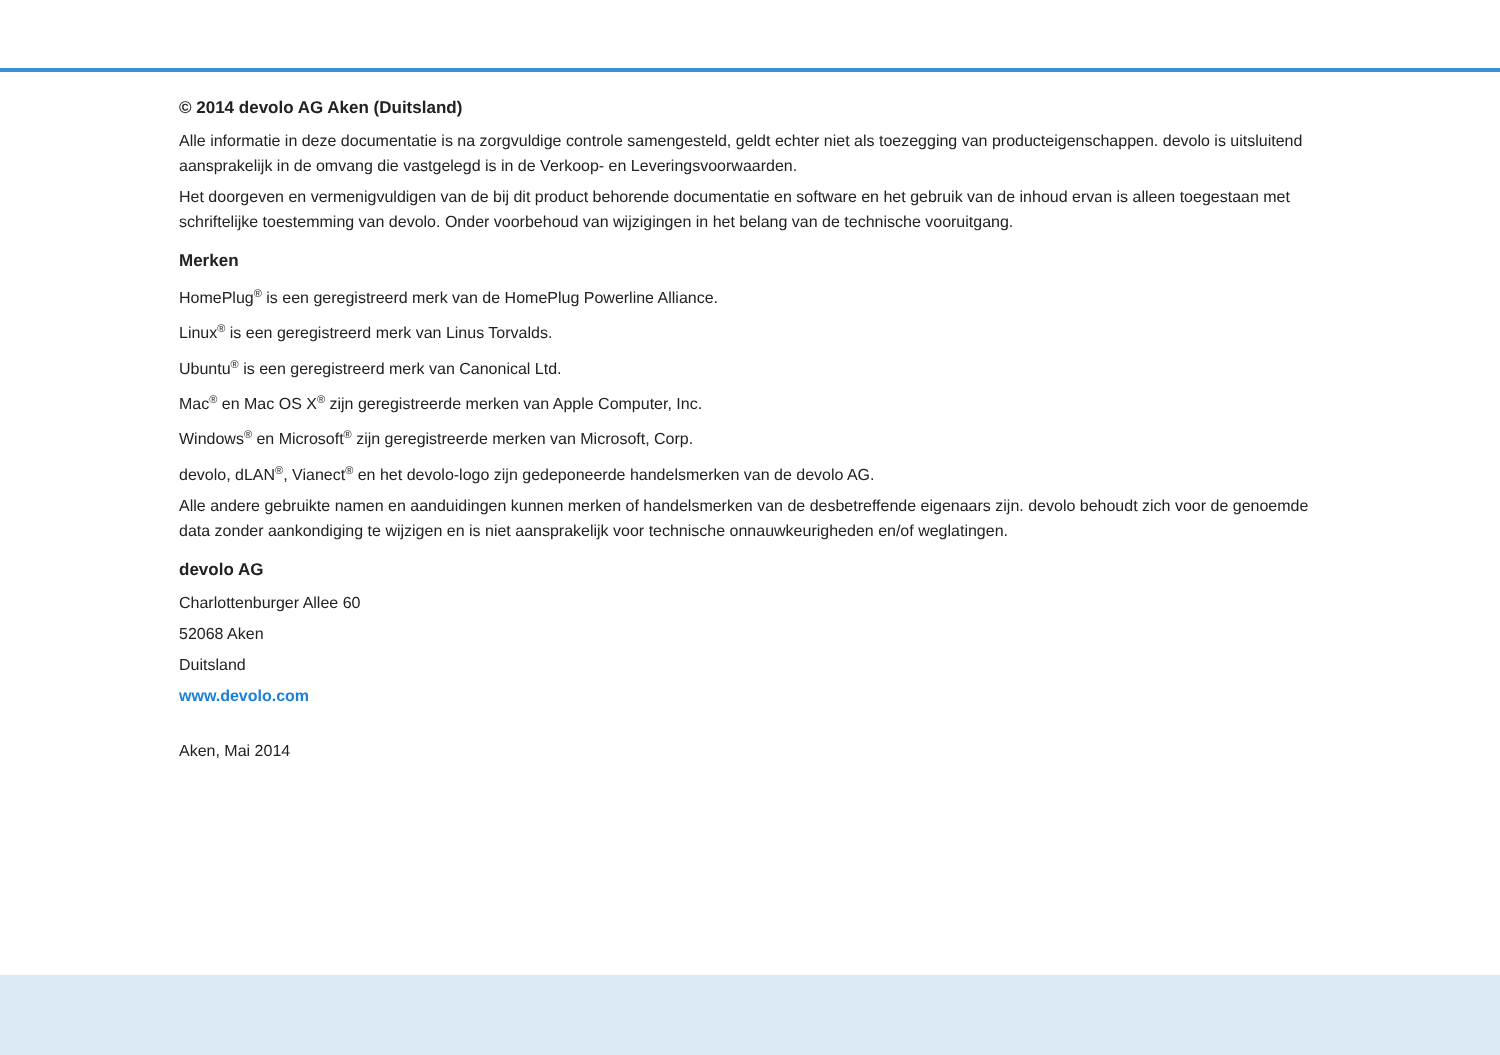© 2014 devolo AG Aken (Duitsland)
Alle informatie in deze documentatie is na zorgvuldige controle samengesteld, geldt echter niet als toezegging van producteigenschappen. devolo is uitsluitend aansprakelijk in de omvang die vastgelegd is in de Verkoop- en Leveringsvoorwaarden.
Het doorgeven en vermenigvuldigen van de bij dit product behorende documentatie en software en het gebruik van de inhoud ervan is alleen toegestaan met schriftelijke toestemming van devolo. Onder voorbehoud van wijzigingen in het belang van de technische vooruitgang.
Merken
HomePlug<sup>®</sup> is een geregistreerd merk van de HomePlug Powerline Alliance.
Linux<sup>®</sup> is een geregistreerd merk van Linus Torvalds.
Ubuntu<sup>®</sup> is een geregistreerd merk van Canonical Ltd.
Mac<sup>®</sup> en Mac OS X<sup>®</sup> zijn geregistreerde merken van Apple Computer, Inc.
Windows<sup>®</sup> en Microsoft<sup>®</sup> zijn geregistreerde merken van Microsoft, Corp.
devolo, dLAN<sup>®</sup>, Vianect<sup>®</sup> en het devolo-logo zijn gedeponeerde handelsmerken van de devolo AG.
Alle andere gebruikte namen en aanduidingen kunnen merken of handelsmerken van de desbetreffende eigenaars zijn. devolo behoudt zich voor de genoemde data zonder aankondiging te wijzigen en is niet aansprakelijk voor technische onnauwkeurigheden en/of weglatingen.
devolo AG
Charlottenburger Allee 60
52068 Aken
Duitsland
www.devolo.com
Aken, Mai 2014